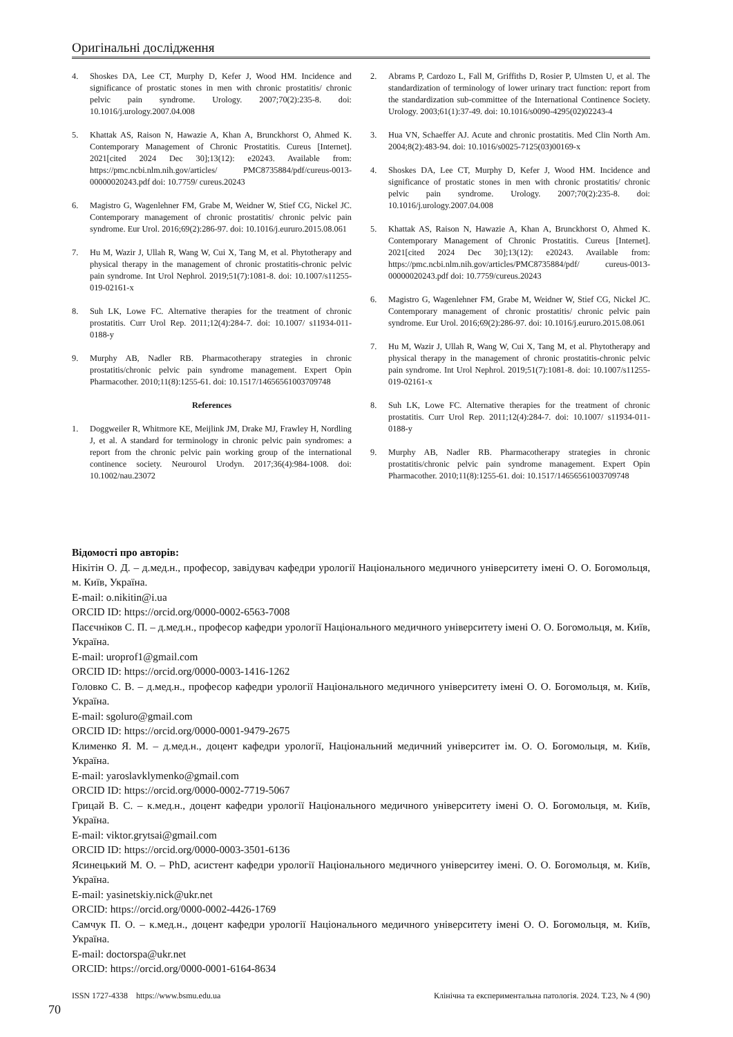Оригінальні дослідження
4. Shoskes DA, Lee CT, Murphy D, Kefer J, Wood HM. Incidence and significance of prostatic stones in men with chronic prostatitis/ chronic pelvic pain syndrome. Urology. 2007;70(2):235-8. doi: 10.1016/j.urology.2007.04.008
5. Khattak AS, Raison N, Hawazie A, Khan A, Brunckhorst O, Ahmed K. Contemporary Management of Chronic Prostatitis. Cureus [Internet]. 2021[cited 2024 Dec 30];13(12): e20243. Available from: https://pmc.ncbi.nlm.nih.gov/articles/ PMC8735884/pdf/cureus-0013-00000020243.pdf doi: 10.7759/ cureus.20243
6. Magistro G, Wagenlehner FM, Grabe M, Weidner W, Stief CG, Nickel JC. Contemporary management of chronic prostatitis/ chronic pelvic pain syndrome. Eur Urol. 2016;69(2):286-97. doi: 10.1016/j.eururo.2015.08.061
7. Hu M, Wazir J, Ullah R, Wang W, Cui X, Tang M, et al. Phytotherapy and physical therapy in the management of chronic prostatitis-chronic pelvic pain syndrome. Int Urol Nephrol. 2019;51(7):1081-8. doi: 10.1007/s11255-019-02161-x
8. Suh LK, Lowe FC. Alternative therapies for the treatment of chronic prostatitis. Curr Urol Rep. 2011;12(4):284-7. doi: 10.1007/ s11934-011-0188-y
9. Murphy AB, Nadler RB. Pharmacotherapy strategies in chronic prostatitis/chronic pelvic pain syndrome management. Expert Opin Pharmacother. 2010;11(8):1255-61. doi: 10.1517/14656561003709748
References
1. Doggweiler R, Whitmore KE, Meijlink JM, Drake MJ, Frawley H, Nordling J, et al. A standard for terminology in chronic pelvic pain syndromes: a report from the chronic pelvic pain working group of the international continence society. Neurourol Urodyn. 2017;36(4):984-1008. doi: 10.1002/nau.23072
2. Abrams P, Cardozo L, Fall M, Griffiths D, Rosier P, Ulmsten U, et al. The standardization of terminology of lower urinary tract function: report from the standardization sub-committee of the International Continence Society. Urology. 2003;61(1):37-49. doi: 10.1016/s0090-4295(02)02243-4
3. Hua VN, Schaeffer AJ. Acute and chronic prostatitis. Med Clin North Am. 2004;8(2):483-94. doi: 10.1016/s0025-7125(03)00169-x
4. Shoskes DA, Lee CT, Murphy D, Kefer J, Wood HM. Incidence and significance of prostatic stones in men with chronic prostatitis/ chronic pelvic pain syndrome. Urology. 2007;70(2):235-8. doi: 10.1016/j.urology.2007.04.008
5. Khattak AS, Raison N, Hawazie A, Khan A, Brunckhorst O, Ahmed K. Contemporary Management of Chronic Prostatitis. Cureus [Internet]. 2021[cited 2024 Dec 30];13(12): e20243. Available from: https://pmc.ncbi.nlm.nih.gov/articles/PMC8735884/pdf/ cureus-0013-00000020243.pdf doi: 10.7759/cureus.20243
6. Magistro G, Wagenlehner FM, Grabe M, Weidner W, Stief CG, Nickel JC. Contemporary management of chronic prostatitis/ chronic pelvic pain syndrome. Eur Urol. 2016;69(2):286-97. doi: 10.1016/j.eururo.2015.08.061
7. Hu M, Wazir J, Ullah R, Wang W, Cui X, Tang M, et al. Phytotherapy and physical therapy in the management of chronic prostatitis-chronic pelvic pain syndrome. Int Urol Nephrol. 2019;51(7):1081-8. doi: 10.1007/s11255-019-02161-x
8. Suh LK, Lowe FC. Alternative therapies for the treatment of chronic prostatitis. Curr Urol Rep. 2011;12(4):284-7. doi: 10.1007/ s11934-011-0188-y
9. Murphy AB, Nadler RB. Pharmacotherapy strategies in chronic prostatitis/chronic pelvic pain syndrome management. Expert Opin Pharmacother. 2010;11(8):1255-61. doi: 10.1517/14656561003709748
Відомості про авторів:
Нікітін О. Д. – д.мед.н., професор, завідувач кафедри урології Національного медичного університету імені О. О. Богомольця, м. Київ, Україна.
E-mail: o.nikitin@i.ua
ORCID ID: https://orcid.org/0000-0002-6563-7008
Пасєчніков С. П. – д.мед.н., професор кафедри урології Національного медичного університету імені О. О. Богомольця, м. Київ, Україна.
E-mail: uroprof1@gmail.com
ORCID ID: https://orcid.org/0000-0003-1416-1262
Головко С. В. – д.мед.н., професор кафедри урології Національного медичного університету імені О. О. Богомольця, м. Київ, Україна.
E-mail: sgoluro@gmail.com
ORCID ID: https://orcid.org/0000-0001-9479-2675
Клименко Я. М. – д.мед.н., доцент кафедри урології, Національний медичний університет ім. О. О. Богомольця, м. Київ, Україна.
E-mail: yaroslavklymenko@gmail.com
ORCID ID: https://orcid.org/0000-0002-7719-5067
Грицай В. С. – к.мед.н., доцент кафедри урології Національного медичного університету імені О. О. Богомольця, м. Київ, Україна.
E-mail: viktor.grytsai@gmail.com
ORCID ID: https://orcid.org/0000-0003-3501-6136
Ясинецький М. О. – PhD, асистент кафедри урології Національного медичного університеу імені. О. О. Богомольця, м. Київ, Україна.
E-mail: yasinetskiy.nick@ukr.net
ORCID: https://orcid.org/0000-0002-4426-1769
Самчук П. О. – к.мед.н., доцент кафедри урології Національного медичного університету імені О. О. Богомольця, м. Київ, Україна.
E-mail: doctorspa@ukr.net
ORCID: https://orcid.org/0000-0001-6164-8634
ISSN 1727-4338 https://www.bsmu.edu.ua Клінічна та експериментальна патологія. 2024. Т.23, № 4 (90)
70